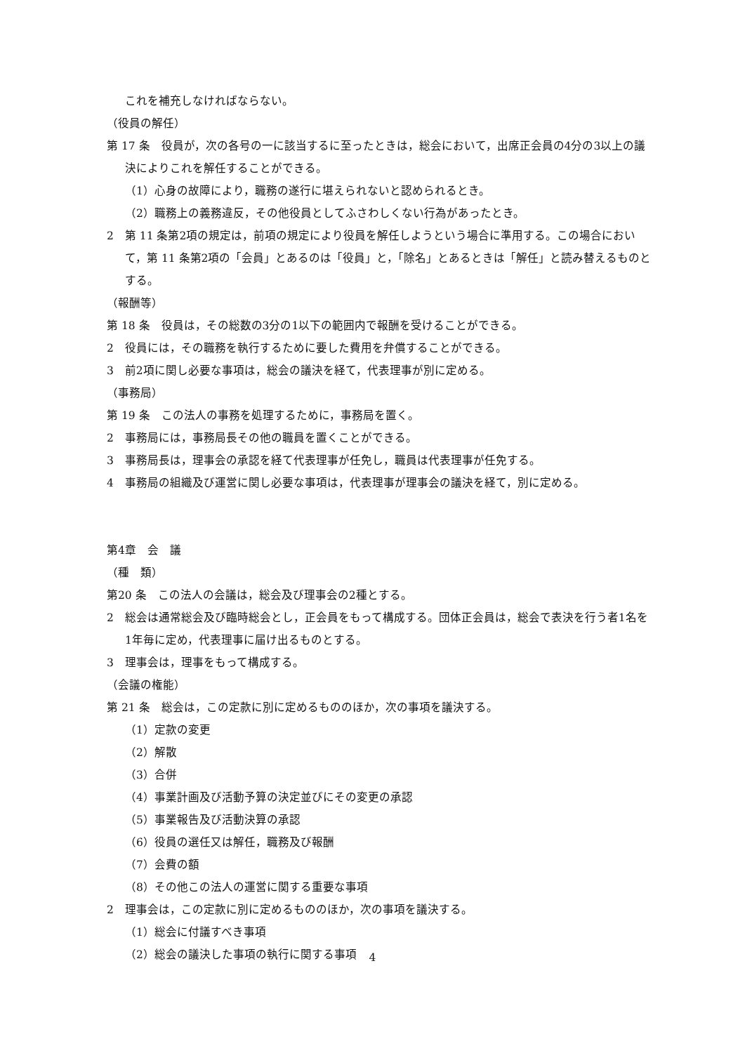これを補充しなければならない。
（役員の解任）
第 17 条　役員が，次の各号の一に該当するに至ったときは，総会において，出席正会員の4分の3以上の議決によりこれを解任することができる。
（1）心身の故障により，職務の遂行に堪えられないと認められるとき。
（2）職務上の義務違反，その他役員としてふさわしくない行為があったとき。
2　第 11 条第2項の規定は，前項の規定により役員を解任しようという場合に準用する。この場合において，第 11 条第2項の「会員」とあるのは「役員」と，「除名」とあるときは「解任」と読み替えるものとする。
（報酬等）
第 18 条　役員は，その総数の3分の1以下の範囲内で報酬を受けることができる。
2　役員には，その職務を執行するために要した費用を弁償することができる。
3　前2項に関し必要な事項は，総会の議決を経て，代表理事が別に定める。
（事務局）
第 19 条　この法人の事務を処理するために，事務局を置く。
2　事務局には，事務局長その他の職員を置くことができる。
3　事務局長は，理事会の承認を経て代表理事が任免し，職員は代表理事が任免する。
4　事務局の組織及び運営に関し必要な事項は，代表理事が理事会の議決を経て，別に定める。
第4章　会　議
（種　類）
第20 条　この法人の会議は，総会及び理事会の2種とする。
2　総会は通常総会及び臨時総会とし，正会員をもって構成する。団体正会員は，総会で表決を行う者1名を1年毎に定め，代表理事に届け出るものとする。
3　理事会は，理事をもって構成する。
（会議の権能）
第 21 条　総会は，この定款に別に定めるもののほか，次の事項を議決する。
（1）定款の変更
（2）解散
（3）合併
（4）事業計画及び活動予算の決定並びにその変更の承認
（5）事業報告及び活動決算の承認
（6）役員の選任又は解任，職務及び報酬
（7）会費の額
（8）その他この法人の運営に関する重要な事項
2　理事会は，この定款に別に定めるもののほか，次の事項を議決する。
（1）総会に付議すべき事項
（2）総会の議決した事項の執行に関する事項
4